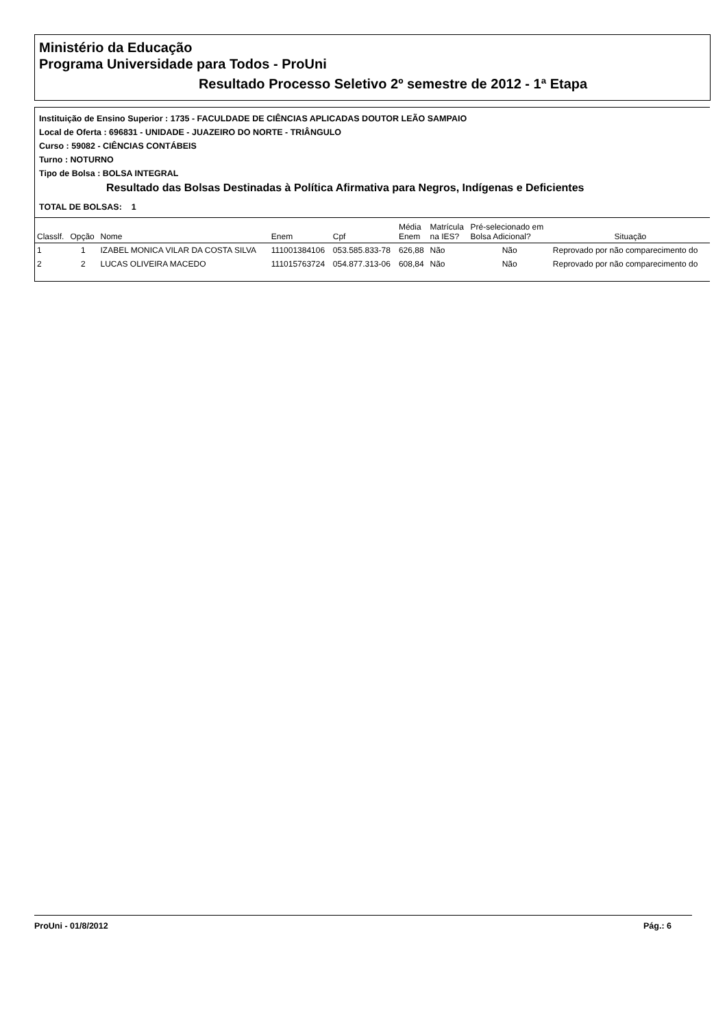Ministério da Educação
Programa Universidade para Todos - ProUni
Resultado Processo Seletivo 2º semestre de 2012 - 1ª Etapa
Instituição de Ensino Superior : 1735 - FACULDADE DE CIÊNCIAS APLICADAS DOUTOR LEÃO SAMPAIO
Local de Oferta : 696831 - UNIDADE - JUAZEIRO DO NORTE - TRIÂNGULO
Curso : 59082 - CIÊNCIAS CONTÁBEIS
Turno : NOTURNO
Tipo de Bolsa : BOLSA INTEGRAL
Resultado das Bolsas Destinadas à Política Afirmativa para Negros, Indígenas e Deficientes
TOTAL DE BOLSAS: 1
| Classlf. | Opção | Nome | Enem | Cpf | Média Enem | Matrícula na IES? | Pré-selecionado em Bolsa Adicional? | Situação |
| --- | --- | --- | --- | --- | --- | --- | --- | --- |
| 1 | 1 | IZABEL MONICA VILAR DA COSTA SILVA | 111001384106 | 053.585.833-78 | 626,88 | Não | Não | Reprovado por não comparecimento do |
| 2 | 2 | LUCAS OLIVEIRA MACEDO | 111015763724 | 054.877.313-06 | 608,84 | Não | Não | Reprovado por não comparecimento do |
ProUni - 01/8/2012 Pág.: 6